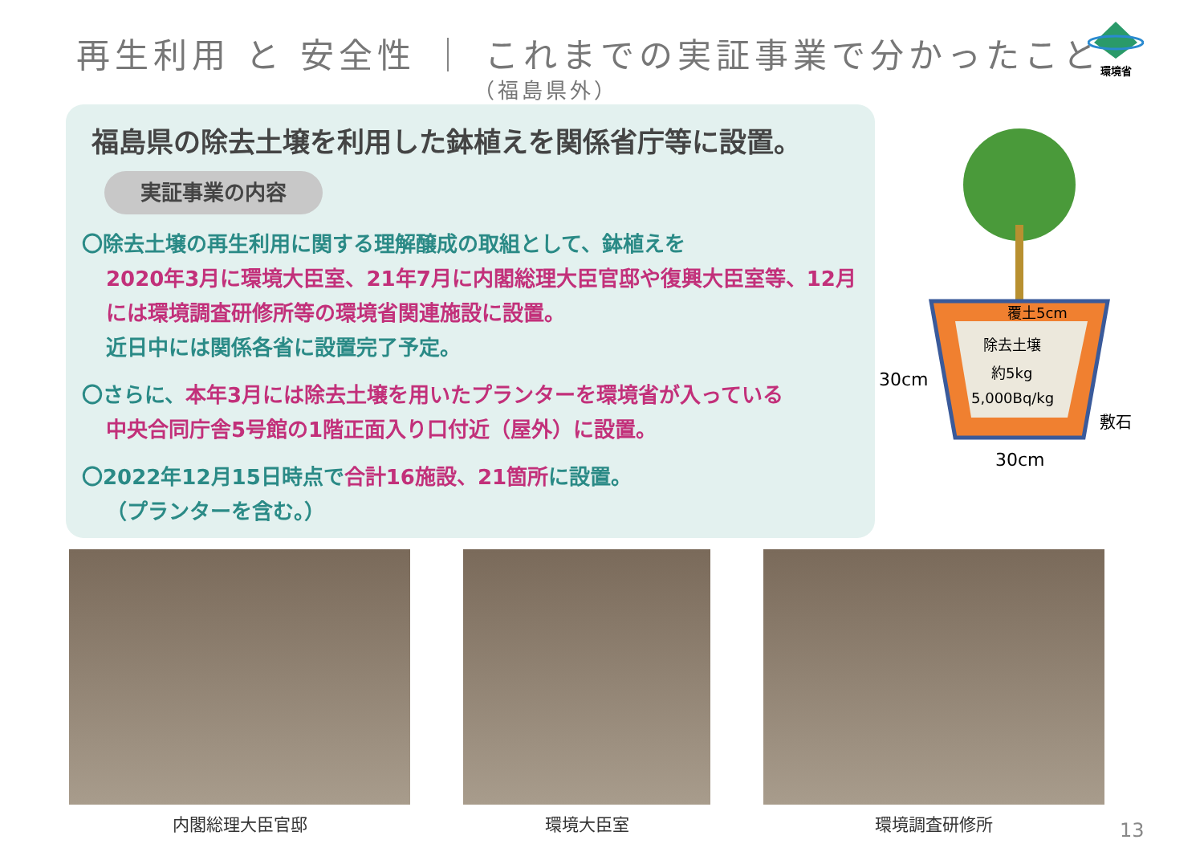再生利用 と 安全性 ｜ これまでの実証事業で分かったこと
（福島県外）
環境省
福島県の除去土壌を利用した鉢植えを関係省庁等に設置。
実証事業の内容
〇除去土壌の再生利用に関する理解醸成の取組として、鉢植えを
2020年3月に環境大臣室、21年7月に内閣総理大臣官邸や復興大臣室等、12月には環境調査研修所等の環境省関連施設に設置。
近日中には関係各省に設置完了予定。
〇さらに、本年3月には除去土壌を用いたプランターを環境省が入っている
中央合同庁舎5号館の1階正面入り口付近（屋外）に設置。
〇2022年12月15日時点で合計16施設、21箇所に設置。
（プランターを含む。）
覆土5cm
除去土壌
約5kg
5,000Bq/kg
30cm
敷石
30cm
内閣総理大臣官邸 環境大臣室 環境調査研修所
13